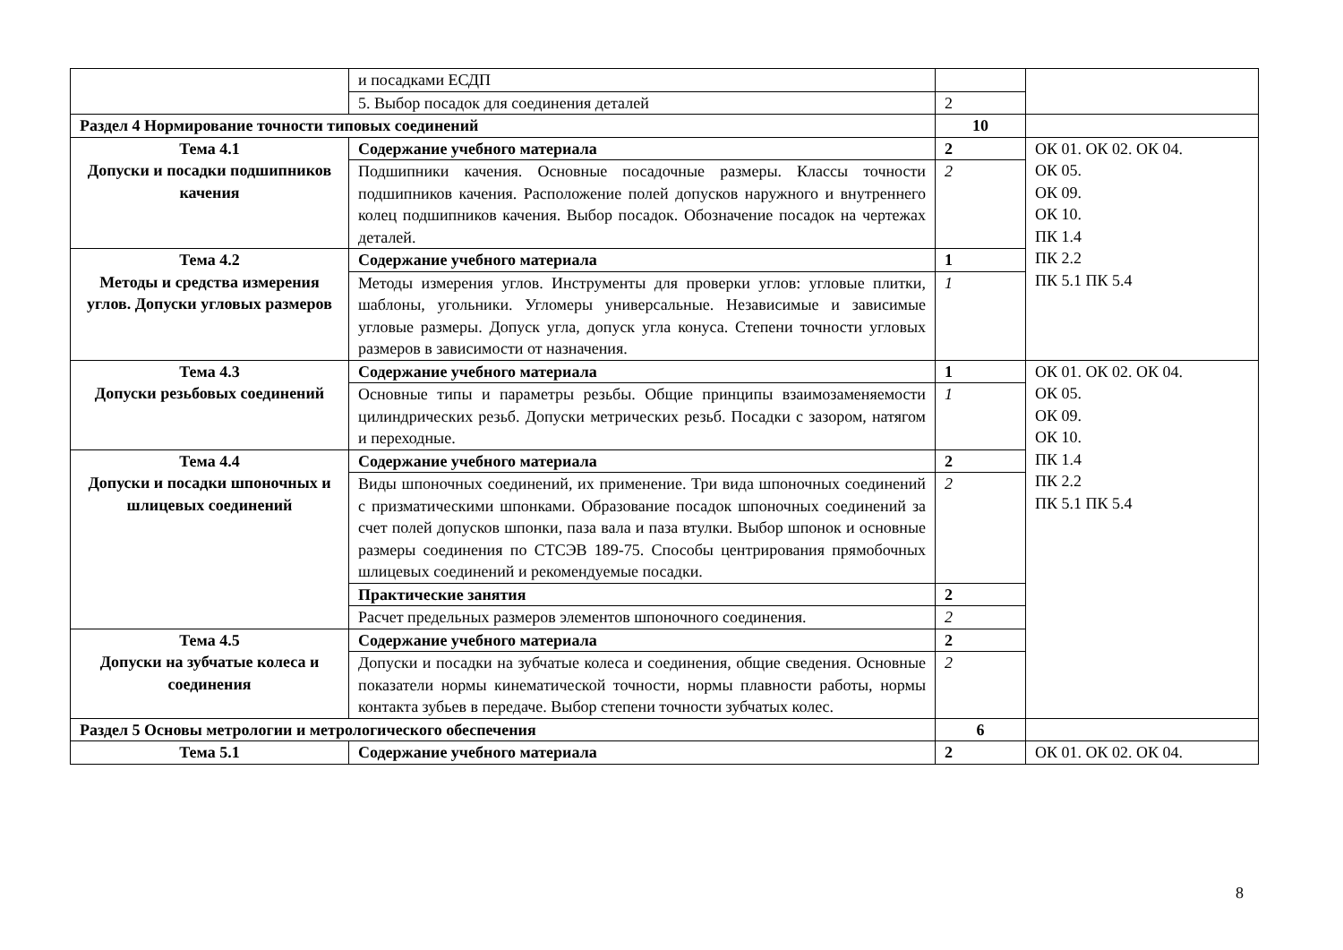| | и посадками ЕСДП | | |
| | 5. Выбор посадок для соединения деталей | 2 | |
| Раздел 4 Нормирование точности типовых соединений | | 10 | |
| Тема 4.1 Допуски и посадки подшипников качения | Содержание учебного материала | 2 | ОК 01. ОК 02. ОК 04. ОК 05. ОК 09. ОК 10. ПК 1.4 ПК 2.2 ПК 5.1 ПК 5.4 |
| | Подшипники качения. Основные посадочные размеры. Классы точности подшипников качения. Расположение полей допусков наружного и внутреннего колец подшипников качения. Выбор посадок. Обозначение посадок на чертежах деталей. | 2 | |
| Тема 4.2 Методы и средства измерения углов. Допуски угловых размеров | Содержание учебного материала | 1 | |
| | Методы измерения углов. Инструменты для проверки углов: угловые плитки, шаблоны, угольники. Угломеры универсальные. Независимые и зависимые угловые размеры. Допуск угла, допуск угла конуса. Степени точности угловых размеров в зависимости от назначения. | 1 | |
| Тема 4.3 Допуски резьбовых соединений | Содержание учебного материала | 1 | ОК 01. ОК 02. ОК 04. ОК 05. ОК 09. ОК 10. ПК 1.4 ПК 2.2 ПК 5.1 ПК 5.4 |
| | Основные типы и параметры резьбы. Общие принципы взаимозаменяемости цилиндрических резьб. Допуски метрических резьб. Посадки с зазором, натягом и переходные. | 1 | |
| Тема 4.4 Допуски и посадки шпоночных и шлицевых соединений | Содержание учебного материала | 2 | |
| | Виды шпоночных соединений, их применение. Три вида шпоночных соединений с призматическими шпонками. Образование посадок шпоночных соединений за счет полей допусков шпонки, паза вала и паза втулки. Выбор шпонок и основные размеры соединения по СТСЭВ 189-75. Способы центрирования прямобочных шлицевых соединений и рекомендуемые посадки. | 2 | |
| | Практические занятия | 2 | |
| | Расчет предельных размеров элементов шпоночного соединения. | 2 | |
| Тема 4.5 Допуски на зубчатые колеса и соединения | Содержание учебного материала | 2 | |
| | Допуски и посадки на зубчатые колеса и соединения, общие сведения. Основные показатели нормы кинематической точности, нормы плавности работы, нормы контакта зубьев в передаче. Выбор степени точности зубчатых колес. | 2 | |
| Раздел 5 Основы метрологии и метрологического обеспечения | | 6 | |
| Тема 5.1 | Содержание учебного материала | 2 | ОК 01. ОК 02. ОК 04. |
8